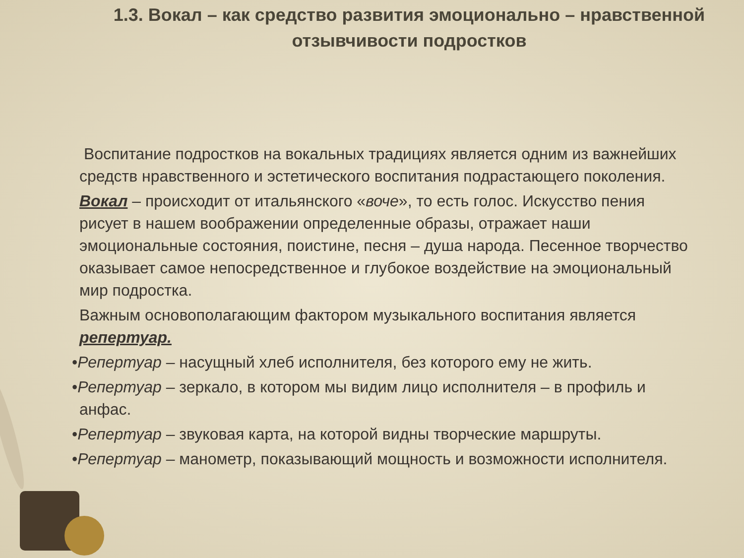1.3. Вокал – как средство развития эмоционально – нравственной отзывчивости подростков
Воспитание подростков на вокальных традициях является одним из важнейших средств нравственного и эстетического воспитания подрастающего поколения.
Вокал – происходит от итальянского «воче», то есть голос. Искусство пения рисует в нашем воображении определенные образы, отражает наши эмоциональные состояния, поистине, песня – душа народа. Песенное творчество оказывает самое непосредственное и глубокое воздействие на эмоциональный мир подростка.
Важным основополагающим фактором музыкального воспитания является репертуар.
•Репертуар – насущный хлеб исполнителя, без которого ему не жить.
•Репертуар – зеркало, в котором мы видим лицо исполнителя – в профиль и анфас.
•Репертуар – звуковая карта, на которой видны творческие маршруты.
•Репертуар – манометр, показывающий мощность и возможности исполнителя.